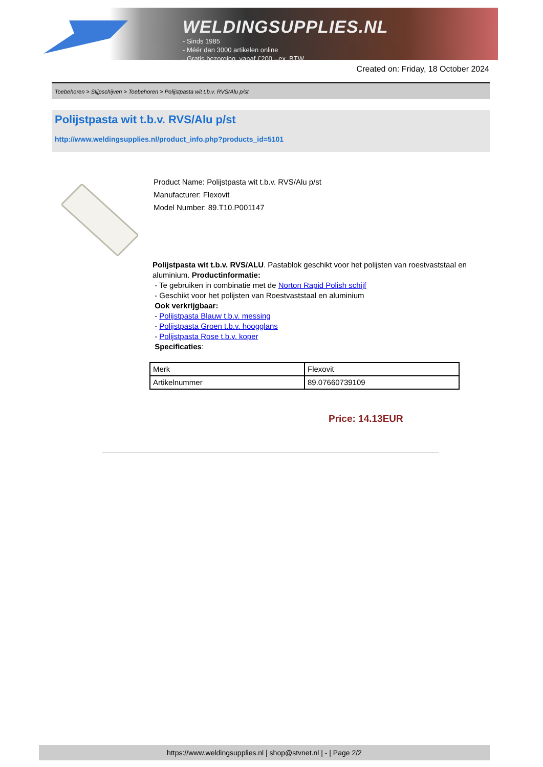WELDINGSUPPLIES.NL
- Sinds 1985
- Méér dan 3000 artikelen online
- Gratis bezorging, vanaf €200,--ex. BTW
Created on: Friday, 18 October 2024
Toebehoren > Slijpschijven > Toebehoren > Polijstpasta wit t.b.v. RVS/Alu p/st
Polijstpasta wit t.b.v. RVS/Alu p/st
http://www.weldingsupplies.nl/product_info.php?products_id=5101
Product Name: Polijstpasta wit t.b.v. RVS/Alu p/st
Manufacturer: Flexovit
Model Number: 89.T10.P001147
Polijstpasta wit t.b.v. RVS/ALU. Pastablok geschikt voor het polijsten van roestvaststaal en aluminium. Productinformatie:
- Te gebruiken in combinatie met de Norton Rapid Polish schijf
- Geschikt voor het polijsten van Roestvaststaal en aluminium
Ook verkrijgbaar:
- Polijstpasta Blauw t.b.v. messing
- Polijstpasta Groen t.b.v. hoogglans
- Polijstpasta Rose t.b.v. koper
Specificaties:
| Merk | Flexovit |
| Artikelnummer | 89.07660739109 |
Price: 14.13EUR
https://www.weldingsupplies.nl | shop@stvnet.nl | - | Page 2/2